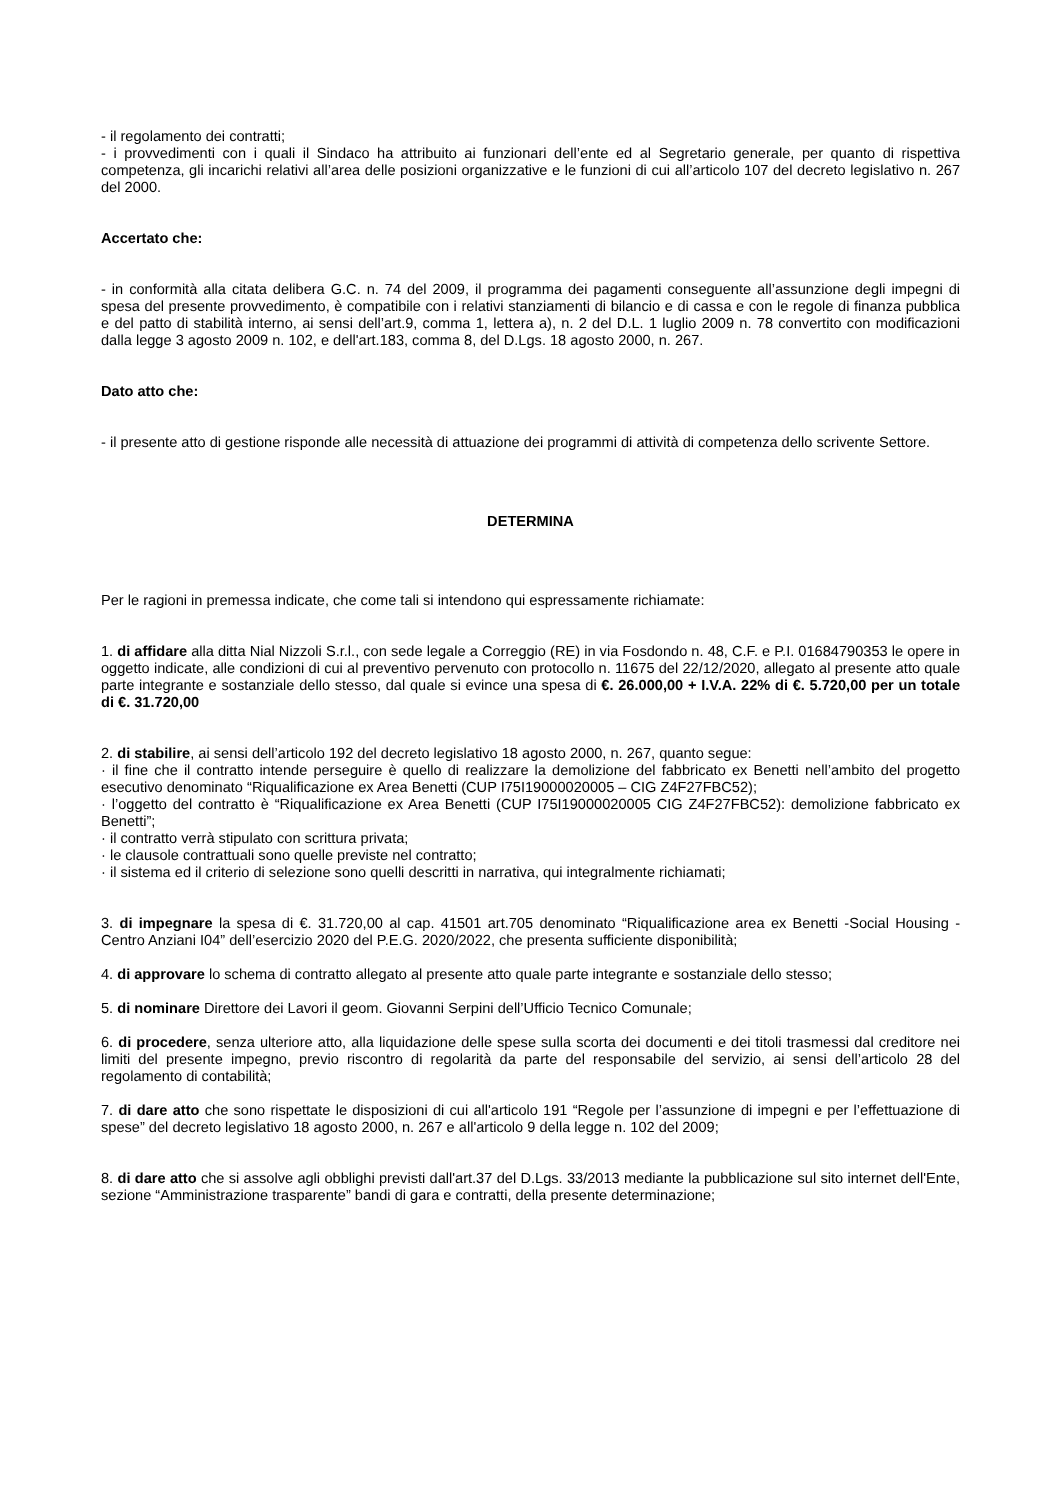- il regolamento dei contratti;
- i provvedimenti con i quali il Sindaco ha attribuito ai funzionari dell’ente ed al Segretario generale, per quanto di rispettiva competenza, gli incarichi relativi all’area delle posizioni organizzative e le funzioni di cui all’articolo 107 del decreto legislativo n. 267 del 2000.
Accertato che:
- in conformità alla citata delibera G.C. n. 74 del 2009, il programma dei pagamenti conseguente all’assunzione degli impegni di spesa del presente provvedimento, è compatibile con i relativi stanziamenti di bilancio e di cassa e con le regole di finanza pubblica e del patto di stabilità interno, ai sensi dell’art.9, comma 1, lettera a), n. 2 del D.L. 1 luglio 2009 n. 78 convertito con modificazioni dalla legge 3 agosto 2009 n. 102, e dell'art.183, comma 8, del D.Lgs. 18 agosto 2000, n. 267.
Dato atto che:
- il presente atto di gestione risponde alle necessità di attuazione dei programmi di attività di competenza dello scrivente Settore.
DETERMINA
Per le ragioni in premessa indicate, che come tali si intendono qui espressamente richiamate:
1. di affidare alla ditta Nial Nizzoli S.r.l., con sede legale a Correggio (RE) in via Fosdondo n. 48, C.F. e P.I. 01684790353 le opere in oggetto indicate, alle condizioni di cui al preventivo pervenuto con protocollo n. 11675 del 22/12/2020, allegato al presente atto quale parte integrante e sostanziale dello stesso, dal quale si evince una spesa di €. 26.000,00 + I.V.A. 22% di €. 5.720,00 per un totale di €. 31.720,00
2. di stabilire, ai sensi dell’articolo 192 del decreto legislativo 18 agosto 2000, n. 267, quanto segue:
· il fine che il contratto intende perseguire è quello di realizzare la demolizione del fabbricato ex Benetti nell’ambito del progetto esecutivo denominato “Riqualificazione ex Area Benetti (CUP I75I19000020005 – CIG Z4F27FBC52);
· l’oggetto del contratto è “Riqualificazione ex Area Benetti (CUP I75I19000020005 CIG Z4F27FBC52): demolizione fabbricato ex Benetti”;
· il contratto verrà stipulato con scrittura privata;
· le clausole contrattuali sono quelle previste nel contratto;
· il sistema ed il criterio di selezione sono quelli descritti in narrativa, qui integralmente richiamati;
3. di impegnare la spesa di €. 31.720,00 al cap. 41501 art.705 denominato “Riqualificazione area ex Benetti -Social Housing -Centro Anziani I04” dell’esercizio 2020 del P.E.G. 2020/2022, che presenta sufficiente disponibilità;
4. di approvare lo schema di contratto allegato al presente atto quale parte integrante e sostanziale dello stesso;
5. di nominare Direttore dei Lavori il geom. Giovanni Serpini dell’Ufficio Tecnico Comunale;
6. di procedere, senza ulteriore atto, alla liquidazione delle spese sulla scorta dei documenti e dei titoli trasmessi dal creditore nei limiti del presente impegno, previo riscontro di regolarità da parte del responsabile del servizio, ai sensi dell’articolo 28 del regolamento di contabilità;
7. di dare atto che sono rispettate le disposizioni di cui all'articolo 191 “Regole per l’assunzione di impegni e per l’effettuazione di spese” del decreto legislativo 18 agosto 2000, n. 267 e all'articolo 9 della legge n. 102 del 2009;
8. di dare atto che si assolve agli obblighi previsti dall'art.37 del D.Lgs. 33/2013 mediante la pubblicazione sul sito internet dell'Ente, sezione “Amministrazione trasparente” bandi di gara e contratti, della presente determinazione;